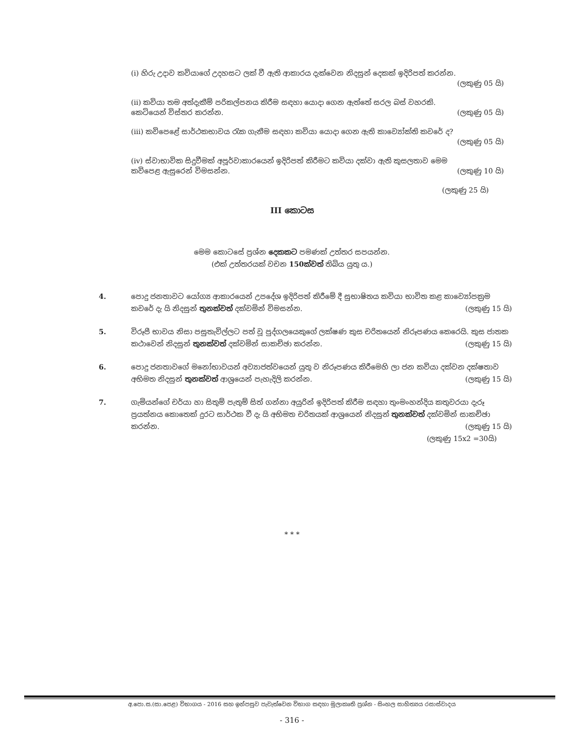(i) හිරු උදාව කවියාගේ උදහසට ලක් වී ඇති ආකාරය දැක්වෙන නිදසුන් දෙකක් ඉදිරිපත් කරන්න.
(ලකුණු 05 යි)
(ii) කවියා තම අත්දැකීම් පරිකල්පනය කිරීම සඳහා යොදා ගෙන ඇත්තේ සරල බස් වහරකි.
කෙටියෙන් විස්තර කරන්න. (ලකුණු 05 යි)
(iii) කවිපෙළේ සාර්ථකභාවය රැක ගැනීම සඳහා කවියා යොදා ගෙන ඇති කාව්‍යෝක්ති කවරේ ද?
(ලකුණු 05 යි)
(iv) ස්වාභාවික සිදුවීමක් අපූර්වාකාරයෙන් ඉදිරිපත් කිරීමට කවියා දක්වා ඇති කුසලතාව මෙම
කවිපෙළ ඇසුරෙන් විමසන්න. (ලකුණු 10 යි)
(ලකුණු 25 යි)
III කොටස
මෙම කොටසේ ප්‍රශ්න දෙකකට පමණක් උත්තර සපයන්න.
(එක් උත්තරයක් වචන 150ක්වත් තිබිය යුතු ය.)
4. පොදු ජනතාවට යෝග්‍ය ආකාරයෙන් උපදේශ ඉදිරිපත් කිරීමේ දී සුභාෂිතය කවියා භාවිත කළ කාව්‍යෝපක්‍රම කවරේ දැ යි නිදසුන් තුනක්වත් දක්වමින් විමසන්න. (ලකුණු 15 යි)
5. විරූපී භාවය නිසා පසුතැවිල්ලට පත් වූ පුද්ගලයෙකුගේ ලක්ෂණ කුස චරිතයෙන් නිරූපණය කෙරෙයි. කුස ජාතක කථාවෙන් නිදසුන් තුනක්වත් දක්වමින් සාකච්ඡා කරන්න. (ලකුණු 15 යි)
6. පොදු ජනතාවගේ මනෝභාවයන් අව්‍යාජත්වයෙන් යුතු ව නිරූපණය කිරීමෙහි ලා ජන කවියා දක්වන දක්ෂතාව අභිමත නිදසුන් තුනක්වත් ආශ්‍රයෙන් පැහැදිලි කරන්න. (ලකුණු 15 යි)
7. ගැමියන්ගේ චර්යා හා සිතුම් පැතුම් සිත් ගන්නා අයුරින් ඉදිරිපත් කිරීම සඳහා තුංමංහන්දිය කතුවරයා දැරූ ප්‍රයත්නය කොතෙක් දුරට සාර්ථක වී දැ යි අභිමත චරිතයක් ආශ්‍රයෙන් නිදසුන් තුනක්වත් දක්වමින් සාකච්ඡා කරන්න. (ලකුණු 15 යි)
(ලකුණු 15x2 =30යි)
* * *
අ.පො.ස.(සා.පෙළ) විභාගය - 2016 සහ ඉන්පසුව පැවැත්වෙන විභාග සඳහා මූලාකෘති ප්‍රශ්න - සිංහල සාහිත්‍යය රසාස්වාදය
- 316 -